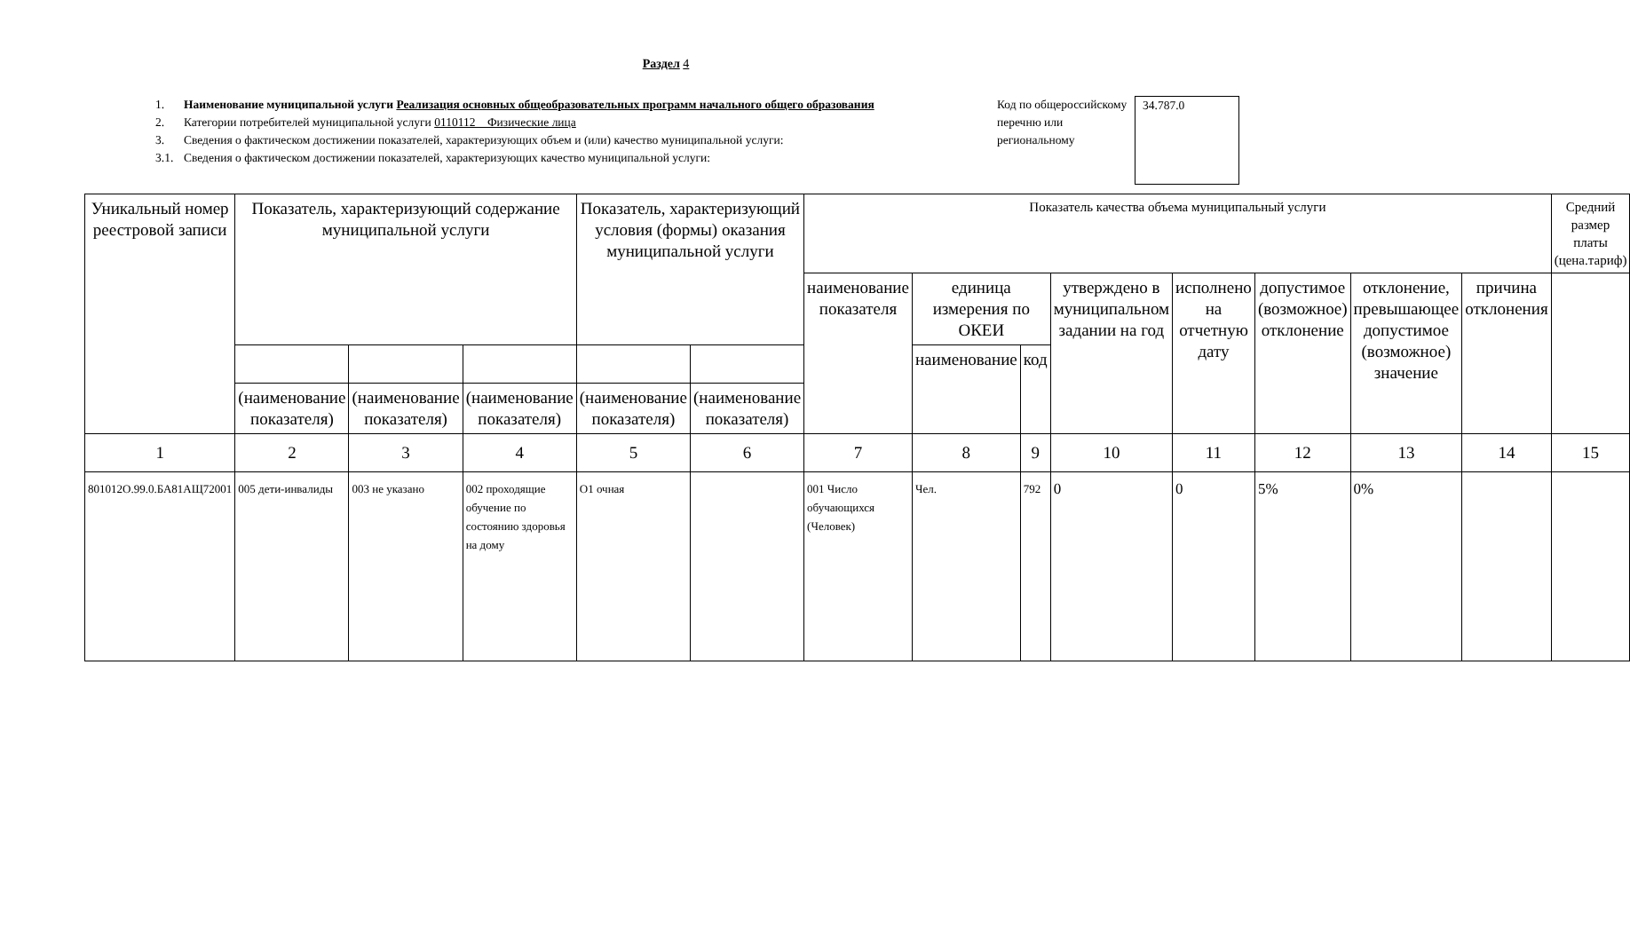Раздел 4
1. Наименование муниципальной услуги Реализация основных общеобразовательных программ начального общего образования
2. Категории потребителей муниципальной услуги 0110112 Физические лица
3. Сведения о фактическом достижении показателей, характеризующих объем и (или) качество муниципальной услуги:
3.1. Сведения о фактическом достижении показателей, характеризующих качество муниципальной услуги:
Код по общероссийскому перечню или региональному
34.787.0
| Уникальный номер реестровой записи | Показатель, характеризующий содержание муниципальной услуги | | | Показатель, характеризующий условия (формы) оказания муниципальной услуги | | Показатель качества объема муниципальный услуги | | | | | | | | Средний размер платы (цена.тариф) |
| | | | | | | наименование показателя | единица измерения по ОКЕИ | | утверждено в муниципальном задании на год | исполнено на отчетную дату | допустимое (возможное) отклонение | отклонение, превышающее допустимое (возможное) значение | причина отклонения | |
| | | | | | | | наименование | код | | | | | | |
| | (наименование показателя) | (наименование показателя) | (наименование показателя) | (наименование показателя) | (наименование показателя) | | | | | | | | | |
| 1 | 2 | 3 | 4 | 5 | 6 | 7 | 8 | 9 | 10 | 11 | 12 | 13 | 14 | 15 |
| 801012О.99.0.БА81АЩ72001 | 005 дети-инвалиды | 003 не указано | 002 проходящие обучение по состоянию здоровья на дому | О1 очная | | 001 Число обучающихся (Человек) | Чел. | 792 | 0 | 0 | 5% | 0% | | |